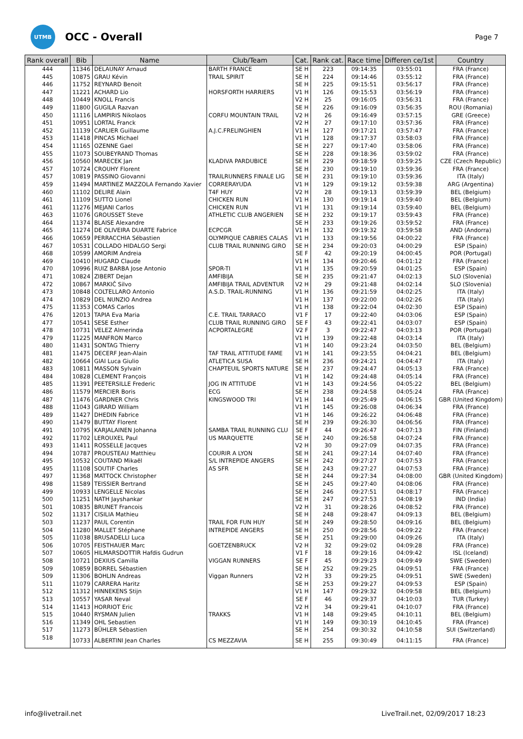UTMB
OCC - Overall
Page 7
| Rank overall | Bib | Name | Club/Team | Cat. | Rank cat. | Race time | Differen ce/1st | Country |
| --- | --- | --- | --- | --- | --- | --- | --- | --- |
| 444 | 11346 | DELAUNAY Arnaud | BARTH FRANCE | SE H | 223 | 09:14:35 | 03:55:01 | FRA (France) |
| 445 | 10875 | GRAU Kévin | TRAIL SPIRIT | SE H | 224 | 09:14:46 | 03:55:12 | FRA (France) |
| 446 | 11752 | REYNARD Benoit | | SE H | 225 | 09:15:51 | 03:56:17 | FRA (France) |
| 447 | 11221 | ACHARD Lio | HORSFORTH HARRIERS | V1 H | 126 | 09:15:53 | 03:56:19 | FRA (France) |
| 448 | 10449 | KNOLL Francis | | V2 H | 25 | 09:16:05 | 03:56:31 | FRA (France) |
| 449 | 11800 | GUGILA Razvan | | SE H | 226 | 09:16:09 | 03:56:35 | ROU (Romania) |
| 450 | 11116 | LAMPIRIS Nikolaos | CORFU MOUNTAIN TRAIL | V2 H | 26 | 09:16:49 | 03:57:15 | GRE (Greece) |
| 451 | 10951 | LORTAL Franck | | V2 H | 27 | 09:17:10 | 03:57:36 | FRA (France) |
| 452 | 11139 | CARLIER Guillaume | A.J.C.FRELINGHIEN | V1 H | 127 | 09:17:21 | 03:57:47 | FRA (France) |
| 453 | 11418 | PINCAS Michael | | V1 H | 128 | 09:17:37 | 03:58:03 | FRA (France) |
| 454 | 11165 | OZENNE Gael | | SE H | 227 | 09:17:40 | 03:58:06 | FRA (France) |
| 455 | 11073 | SOUBEYRAND Thomas | | SE H | 228 | 09:18:36 | 03:59:02 | FRA (France) |
| 456 | 10560 | MARECEK Jan | KLADIVA PARDUBICE | SE H | 229 | 09:18:59 | 03:59:25 | CZE (Czech Republic) |
| 457 | 10724 | CROUHY Florent | | SE H | 230 | 09:19:10 | 03:59:36 | FRA (France) |
| 457 | 10819 | PASSINO Giovanni | TRAILRUNNERS FINALE LIG | SE H | 231 | 09:19:10 | 03:59:36 | ITA (Italy) |
| 459 | 11494 | MARTINEZ MAZZOLA Fernando Xavier | CORRERAYUDA | V1 H | 129 | 09:19:12 | 03:59:38 | ARG (Argentina) |
| 460 | 11102 | DELIRE Alain | T4F HUY | V2 H | 28 | 09:19:13 | 03:59:39 | BEL (Belgium) |
| 461 | 11109 | SUTTO Lionel | CHICKEN RUN | V1 H | 130 | 09:19:14 | 03:59:40 | BEL (Belgium) |
| 461 | 11276 | MEJANI Carlos | CHICKEN RUN | V1 H | 131 | 09:19:14 | 03:59:40 | BEL (Belgium) |
| 463 | 11076 | GROUSSET Steve | ATHLETIC CLUB ANGERIEN | SE H | 232 | 09:19:17 | 03:59:43 | FRA (France) |
| 464 | 11374 | BLAISE Alexandre | | SE H | 233 | 09:19:26 | 03:59:52 | FRA (France) |
| 465 | 11274 | DE OLIVEIRA DUARTE Fabrice | ECPCGR | V1 H | 132 | 09:19:32 | 03:59:58 | AND (Andorra) |
| 466 | 10659 | PERRACCHIA Sébastien | OLYMPIQUE CABRIES CALAS | V1 H | 133 | 09:19:56 | 04:00:22 | FRA (France) |
| 467 | 10531 | COLLADO HIDALGO Sergi | CLUB TRAIL RUNNING GIRO | SE H | 234 | 09:20:03 | 04:00:29 | ESP (Spain) |
| 468 | 10599 | AMORIM Andreia | | SE F | 42 | 09:20:19 | 04:00:45 | POR (Portugal) |
| 469 | 10410 | HUGARD Claude | | V1 H | 134 | 09:20:46 | 04:01:12 | FRA (France) |
| 470 | 10996 | RUIZ BARBA Jose Antonio | SPOR-TI | V1 H | 135 | 09:20:59 | 04:01:25 | ESP (Spain) |
| 471 | 10824 | ZIBERT Dejan | AMFIBIJA | SE H | 235 | 09:21:47 | 04:02:13 | SLO (Slovenia) |
| 472 | 10867 | MARKIČ Silvo | AMFIBIJA TRAIL ADVENTUR | V2 H | 29 | 09:21:48 | 04:02:14 | SLO (Slovenia) |
| 473 | 10848 | COLTELLARO Antonio | A.S.D. TRAIL-RUNNING | V1 H | 136 | 09:21:59 | 04:02:25 | ITA (Italy) |
| 474 | 10829 | DEL NUNZIO Andrea | | V1 H | 137 | 09:22:00 | 04:02:26 | ITA (Italy) |
| 475 | 11353 | COMAS Carlos | | V1 H | 138 | 09:22:04 | 04:02:30 | ESP (Spain) |
| 476 | 12013 | TAPIA Eva Maria | C.E. TRAIL TARRACO | V1 F | 17 | 09:22:40 | 04:03:06 | ESP (Spain) |
| 477 | 10541 | SESE Esther | CLUB TRAIL RUNNING GIRO | SE F | 43 | 09:22:41 | 04:03:07 | ESP (Spain) |
| 478 | 10731 | VELEZ Almerinda | ACPORTALEGRE | V2 F | 3 | 09:22:47 | 04:03:13 | POR (Portugal) |
| 479 | 11225 | MANFRON Marco | | V1 H | 139 | 09:22:48 | 04:03:14 | ITA (Italy) |
| 480 | 11431 | SONTAG Thierry | | V1 H | 140 | 09:23:24 | 04:03:50 | BEL (Belgium) |
| 481 | 11475 | DECERF Jean-Alain | TAF TRAIL ATTITUDE FAME | V1 H | 141 | 09:23:55 | 04:04:21 | BEL (Belgium) |
| 482 | 10664 | GIAI Luca Giulio | ATLETICA SUSA | SE H | 236 | 09:24:21 | 04:04:47 | ITA (Italy) |
| 483 | 10811 | MASSON Sylvain | CHAPTEUIL SPORTS NATURE | SE H | 237 | 09:24:47 | 04:05:13 | FRA (France) |
| 484 | 10828 | CLEMENT François | | V1 H | 142 | 09:24:48 | 04:05:14 | FRA (France) |
| 485 | 11391 | PEETERSILLE Frederic | JOG IN ATTITUDE | V1 H | 143 | 09:24:56 | 04:05:22 | BEL (Belgium) |
| 486 | 11579 | MERCIER Boris | ECG | SE H | 238 | 09:24:58 | 04:05:24 | FRA (France) |
| 487 | 11476 | GARDNER Chris | KINGSWOOD TRI | V1 H | 144 | 09:25:49 | 04:06:15 | GBR (United Kingdom) |
| 488 | 11043 | GIRARD William | | V1 H | 145 | 09:26:08 | 04:06:34 | FRA (France) |
| 489 | 11427 | DHEDIN Fabrice | | V1 H | 146 | 09:26:22 | 04:06:48 | FRA (France) |
| 490 | 11479 | BUTTAY Florent | | SE H | 239 | 09:26:30 | 04:06:56 | FRA (France) |
| 491 | 10795 | KARJALAINEN Johanna | SAMBA TRAIL RUNNING CLU | SE F | 44 | 09:26:47 | 04:07:13 | FIN (Finland) |
| 492 | 11702 | LEROUXEL Paul | US MARQUETTE | SE H | 240 | 09:26:58 | 04:07:24 | FRA (France) |
| 493 | 11411 | ROSSELLE Jacques | | V2 H | 30 | 09:27:09 | 04:07:35 | FRA (France) |
| 494 | 10787 | PROUSTEAU Matthieu | COURIR A LYON | SE H | 241 | 09:27:14 | 04:07:40 | FRA (France) |
| 495 | 10532 | COUTAND Mikaël | S/L INTREPIDE ANGERS | SE H | 242 | 09:27:27 | 04:07:53 | FRA (France) |
| 495 | 11108 | SOUTIF Charles | AS SFR | SE H | 243 | 09:27:27 | 04:07:53 | FRA (France) |
| 497 | 11368 | MATTOCK Christopher | | SE H | 244 | 09:27:34 | 04:08:00 | GBR (United Kingdom) |
| 498 | 11589 | TEISSIER Bertrand | | SE H | 245 | 09:27:40 | 04:08:06 | FRA (France) |
| 499 | 10933 | LENGELLE Nicolas | | SE H | 246 | 09:27:51 | 04:08:17 | FRA (France) |
| 500 | 11251 | NATH Jayshankar | | SE H | 247 | 09:27:53 | 04:08:19 | IND (India) |
| 501 | 10835 | BRUNET Francois | | V2 H | 31 | 09:28:26 | 04:08:52 | FRA (France) |
| 502 | 11317 | CISILIA Mathieu | | SE H | 248 | 09:28:47 | 04:09:13 | BEL (Belgium) |
| 503 | 11237 | PAUL Corentin | TRAIL FOR FUN HUY | SE H | 249 | 09:28:50 | 04:09:16 | BEL (Belgium) |
| 504 | 11280 | MALLET Stéphane | INTREPIDE ANGERS | SE H | 250 | 09:28:56 | 04:09:22 | FRA (France) |
| 505 | 11038 | BRUSADELLI Luca | | SE H | 251 | 09:29:00 | 04:09:26 | ITA (Italy) |
| 506 | 10705 | FEISTHAUER Marc | GOETZENBRUCK | V2 H | 32 | 09:29:02 | 04:09:28 | FRA (France) |
| 507 | 10605 | HILMARSDOTTIR Hafdis Gudrun | | V1 F | 18 | 09:29:16 | 04:09:42 | ISL (Iceland) |
| 508 | 10721 | DEXIUS Camilla | VIGGAN RUNNERS | SE F | 45 | 09:29:23 | 04:09:49 | SWE (Sweden) |
| 509 | 10859 | BORREL Sébastien | | SE H | 252 | 09:29:25 | 04:09:51 | FRA (France) |
| 509 | 11306 | BOHLIN Andreas | Viggan Runners | V2 H | 33 | 09:29:25 | 04:09:51 | SWE (Sweden) |
| 511 | 11079 | CARRERA Haritz | | SE H | 253 | 09:29:27 | 04:09:53 | ESP (Spain) |
| 512 | 11312 | HINNEKENS Stijn | | V1 H | 147 | 09:29:32 | 04:09:58 | BEL (Belgium) |
| 513 | 10557 | YASAR Neval | | SE F | 46 | 09:29:37 | 04:10:03 | TUR (Turkey) |
| 514 | 11413 | HORRIOT Eric | | V2 H | 34 | 09:29:41 | 04:10:07 | FRA (France) |
| 515 | 10440 | RYSMAN Julien | TRAKKS | V1 H | 148 | 09:29:45 | 04:10:11 | BEL (Belgium) |
| 516 | 11349 | OHL Sebastien | | V1 H | 149 | 09:30:19 | 04:10:45 | FRA (France) |
| 517 | 11273 | BÜHLER Sébastien | | SE H | 254 | 09:30:32 | 04:10:58 | SUI (Switzerland) |
| 518 | 10733 | ALBERTINI Jean Charles | CS MEZZAVIA | SE H | 255 | 09:30:49 | 04:11:15 | FRA (France) |
info@livetrail.net LiveTrail.net, 02/09/2017 18:23